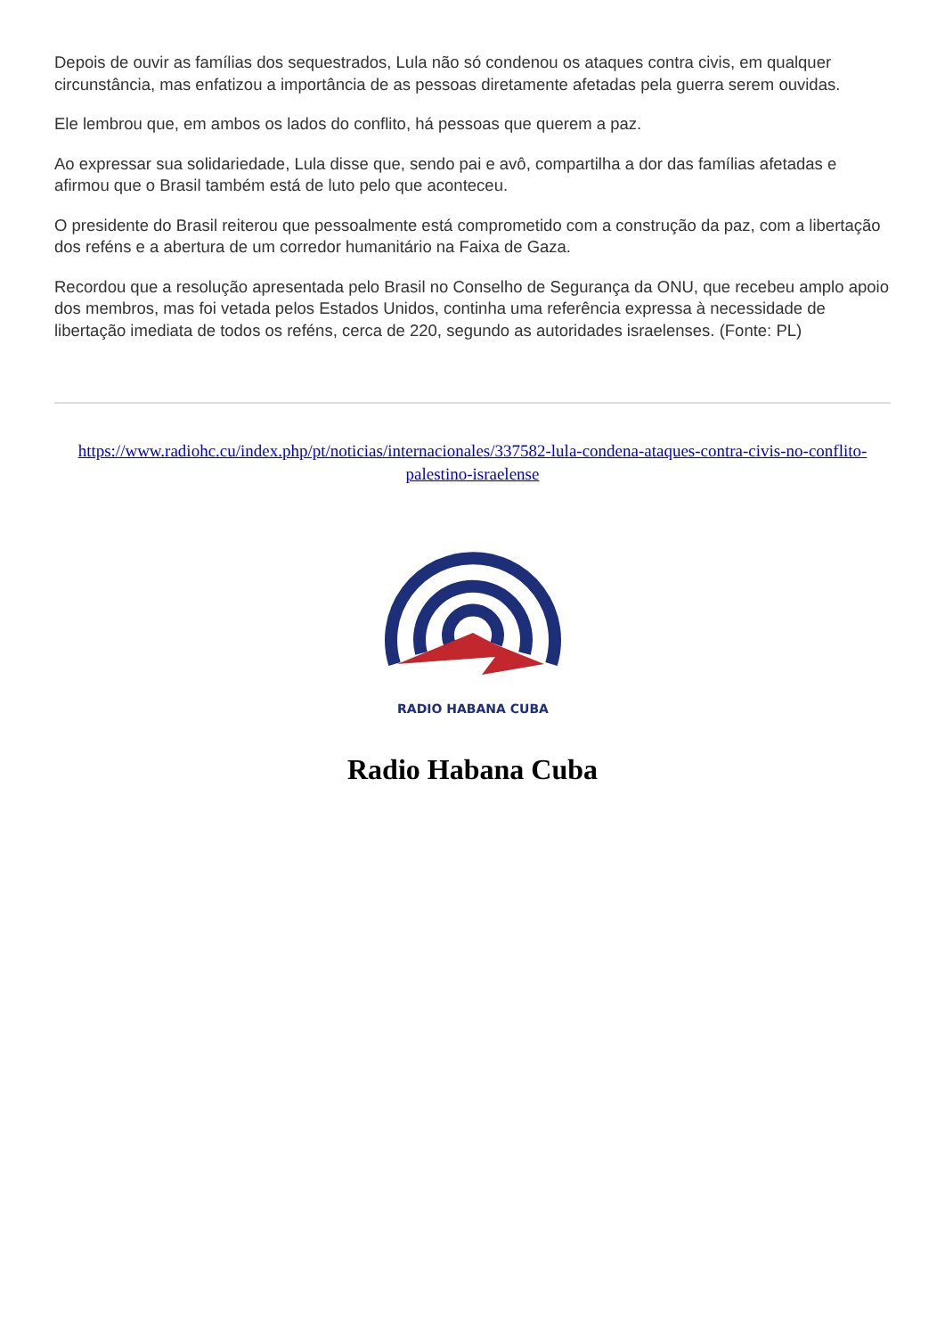Depois de ouvir as famílias dos sequestrados, Lula não só condenou os ataques contra civis, em qualquer circunstância, mas enfatizou a importância de as pessoas diretamente afetadas pela guerra serem ouvidas.
Ele lembrou que, em ambos os lados do conflito, há pessoas que querem a paz.
Ao expressar sua solidariedade, Lula disse que, sendo pai e avô, compartilha a dor das famílias afetadas e afirmou que o Brasil também está de luto pelo que aconteceu.
O presidente do Brasil reiterou que pessoalmente está comprometido com a construção da paz, com a libertação dos reféns e a abertura de um corredor humanitário na Faixa de Gaza.
Recordou que a resolução apresentada pelo Brasil no Conselho de Segurança da ONU, que recebeu amplo apoio dos membros, mas foi vetada pelos Estados Unidos, continha uma referência expressa à necessidade de libertação imediata de todos os reféns, cerca de 220, segundo as autoridades israelenses. (Fonte: PL)
https://www.radiohc.cu/index.php/pt/noticias/internacionales/337582-lula-condena-ataques-contra-civis-no-conflito-palestino-israelense
RADIO HABANA CUBA
Radio Habana Cuba